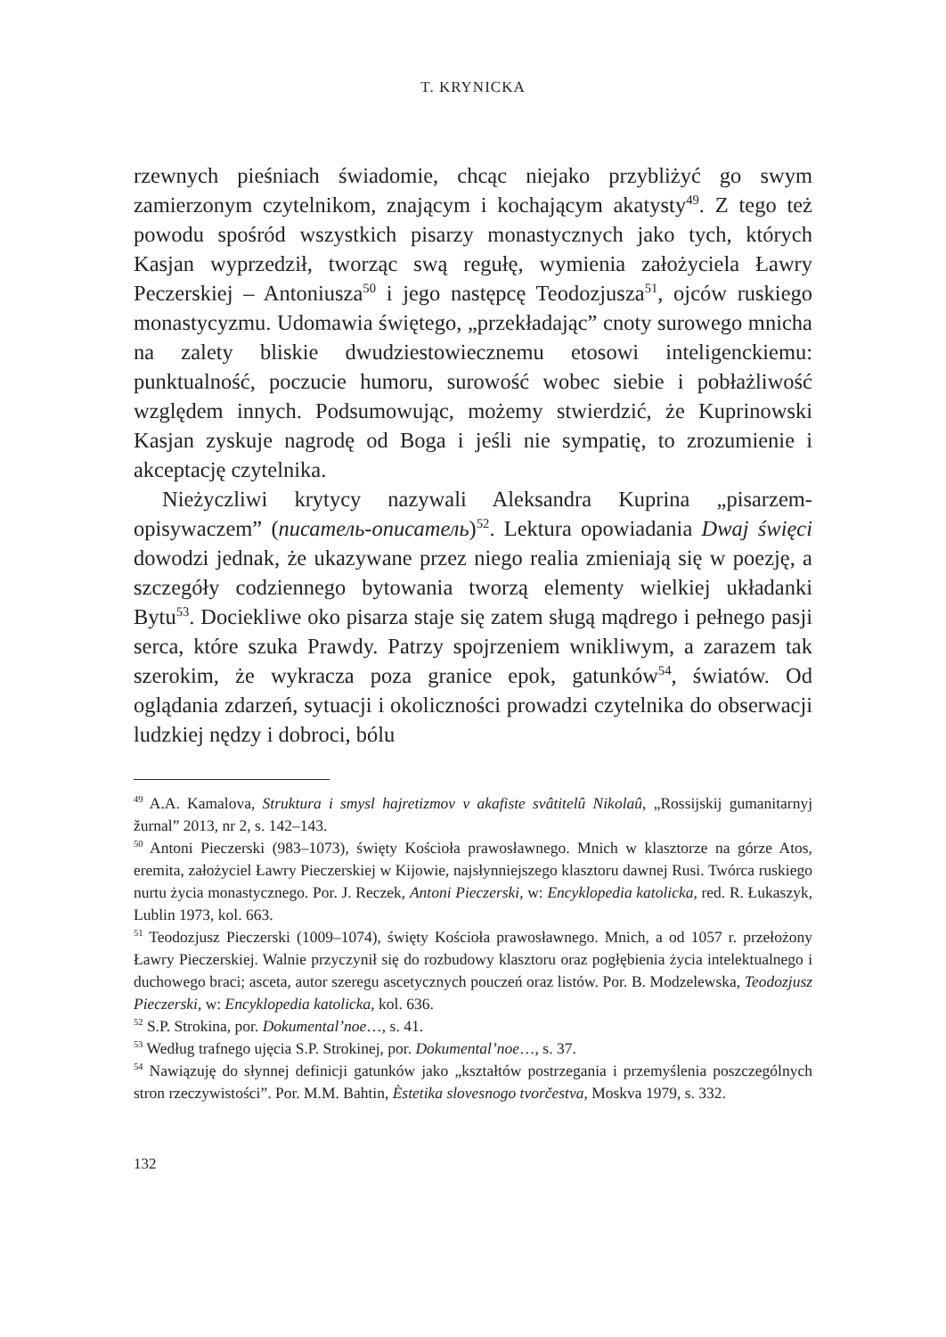T. KRYNICKA
rzewnych pieśniach świadomie, chcąc niejako przybliżyć go swym zamierzonym czytelnikom, znającym i kochającym akatysty<sup>49</sup>. Z tego też powodu spośród wszystkich pisarzy monastycznych jako tych, których Kasjan wyprzedził, tworząc swą regułę, wymienia założyciela Ławry Peczerskiej – Antoniusza<sup>50</sup> i jego następcę Teodozjusza<sup>51</sup>, ojców ruskiego monastycyzmu. Udomawia świętego, „przekładając” cnoty surowego mnicha na zalety bliskie dwudziestowiecznemu etosowi inteligenckiemu: punktualność, poczucie humoru, surowość wobec siebie i pobłażliwość względem innych. Podsumowując, możemy stwierdzić, że Kuprinowski Kasjan zyskuje nagrodę od Boga i jeśli nie sympatię, to zrozumienie i akceptację czytelnika.
Nieżyczliwi krytycy nazywali Aleksandra Kuprina „pisarzem-opisywaczem” (писатель-описатель)<sup>52</sup>. Lektura opowiadania Dwaj święci dowodzi jednak, że ukazywane przez niego realia zmieniają się w poezję, a szczegóły codziennego bytowania tworzą elementy wielkiej układanki Bytu<sup>53</sup>. Dociekliwe oko pisarza staje się zatem sługą mądrego i pełnego pasji serca, które szuka Prawdy. Patrzy spojrzeniem wnikliwym, a zarazem tak szerokim, że wykracza poza granice epok, gatunków<sup>54</sup>, światów. Od oglądania zdarzeń, sytuacji i okoliczności prowadzi czytelnika do obserwacji ludzkiej nędzy i dobroci, bólu
<sup>49</sup> A.A. Kamalova, Struktura i smysl hajretizmov v akafiste svâtitelû Nikolaû, „Rossijskij gumanitarnyj žurnal” 2013, nr 2, s. 142–143.
<sup>50</sup> Antoni Pieczerski (983–1073), święty Kościoła prawosławnego. Mnich w klasztorze na górze Atos, eremita, założyciel Ławry Pieczerskiej w Kijowie, najsłynniejszego klasztoru dawnej Rusi. Twórca ruskiego nurtu życia monastycznego. Por. J. Reczek, Antoni Pieczerski, w: Encyklopedia katolicka, red. R. Łukaszyk, Lublin 1973, kol. 663.
<sup>51</sup> Teodozjusz Pieczerski (1009–1074), święty Kościoła prawosławnego. Mnich, a od 1057 r. przełożony Ławry Pieczerskiej. Walnie przyczynił się do rozbudowy klasztoru oraz pogłębienia życia intelektualnego i duchowego braci; asceta, autor szeregu ascetycznych pouczeń oraz listów. Por. B. Modzelewska, Teodozjusz Pieczerski, w: Encyklopedia katolicka, kol. 636.
<sup>52</sup> S.P. Strokina, por. Dokumental’noe…, s. 41.
<sup>53</sup> Według trafnego ujęcia S.P. Strokinej, por. Dokumental’noe…, s. 37.
<sup>54</sup> Nawiązuję do słynnej definicji gatunków jako „kształtów postrzegania i przemyślenia poszczególnych stron rzeczywistości”. Por. M.M. Bahtin, Èstetika slovesnogo tvorčestva, Moskva 1979, s. 332.
132